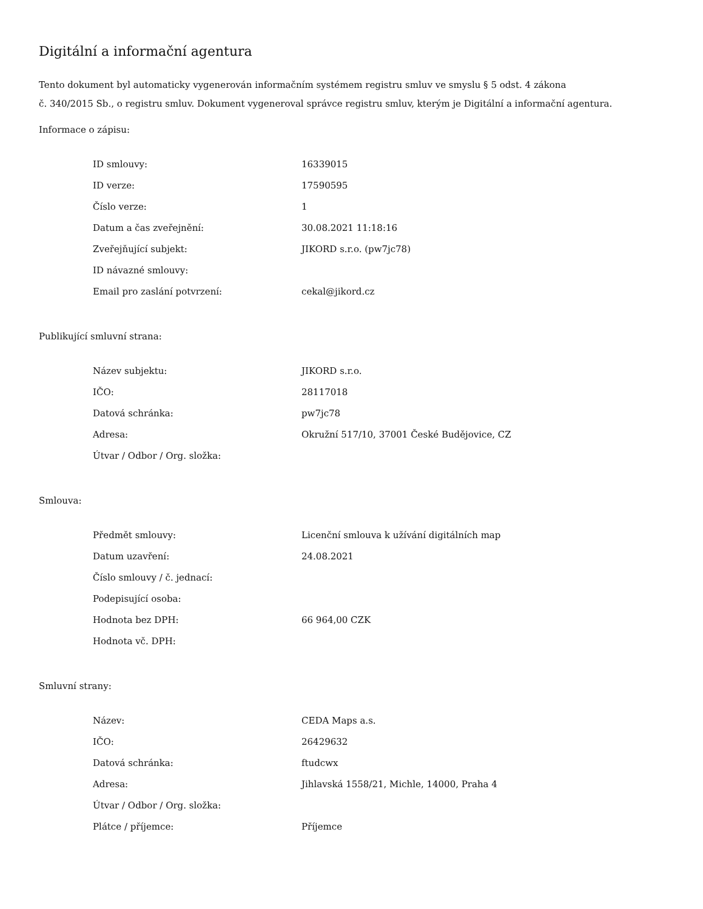Digitální a informační agentura
Tento dokument byl automaticky vygenerován informačním systémem registru smluv ve smyslu § 5 odst. 4 zákona
č. 340/2015 Sb., o registru smluv. Dokument vygeneroval správce registru smluv, kterým je Digitální a informační agentura.
Informace o zápisu:
| ID smlouvy: | 16339015 |
| ID verze: | 17590595 |
| Číslo verze: | 1 |
| Datum a čas zveřejnění: | 30.08.2021 11:18:16 |
| Zveřejňující subjekt: | JIKORD s.r.o. (pw7jc78) |
| ID návazné smlouvy: | |
| Email pro zaslání potvrzení: | cekal@jikord.cz |
Publikující smluvní strana:
| Název subjektu: | JIKORD s.r.o. |
| IČO: | 28117018 |
| Datová schránka: | pw7jc78 |
| Adresa: | Okružní 517/10, 37001 České Budějovice, CZ |
| Útvar / Odbor / Org. složka: | |
Smlouva:
| Předmět smlouvy: | Licenční smlouva k užívání digitálních map |
| Datum uzavření: | 24.08.2021 |
| Číslo smlouvy / č. jednací: | |
| Podepisující osoba: | |
| Hodnota bez DPH: | 66 964,00 CZK |
| Hodnota vč. DPH: | |
Smluvní strany:
| Název: | CEDA Maps a.s. |
| IČO: | 26429632 |
| Datová schránka: | ftudcwx |
| Adresa: | Jihlavská 1558/21, Michle, 14000, Praha 4 |
| Útvar / Odbor / Org. složka: | |
| Plátce / příjemce: | Příjemce |